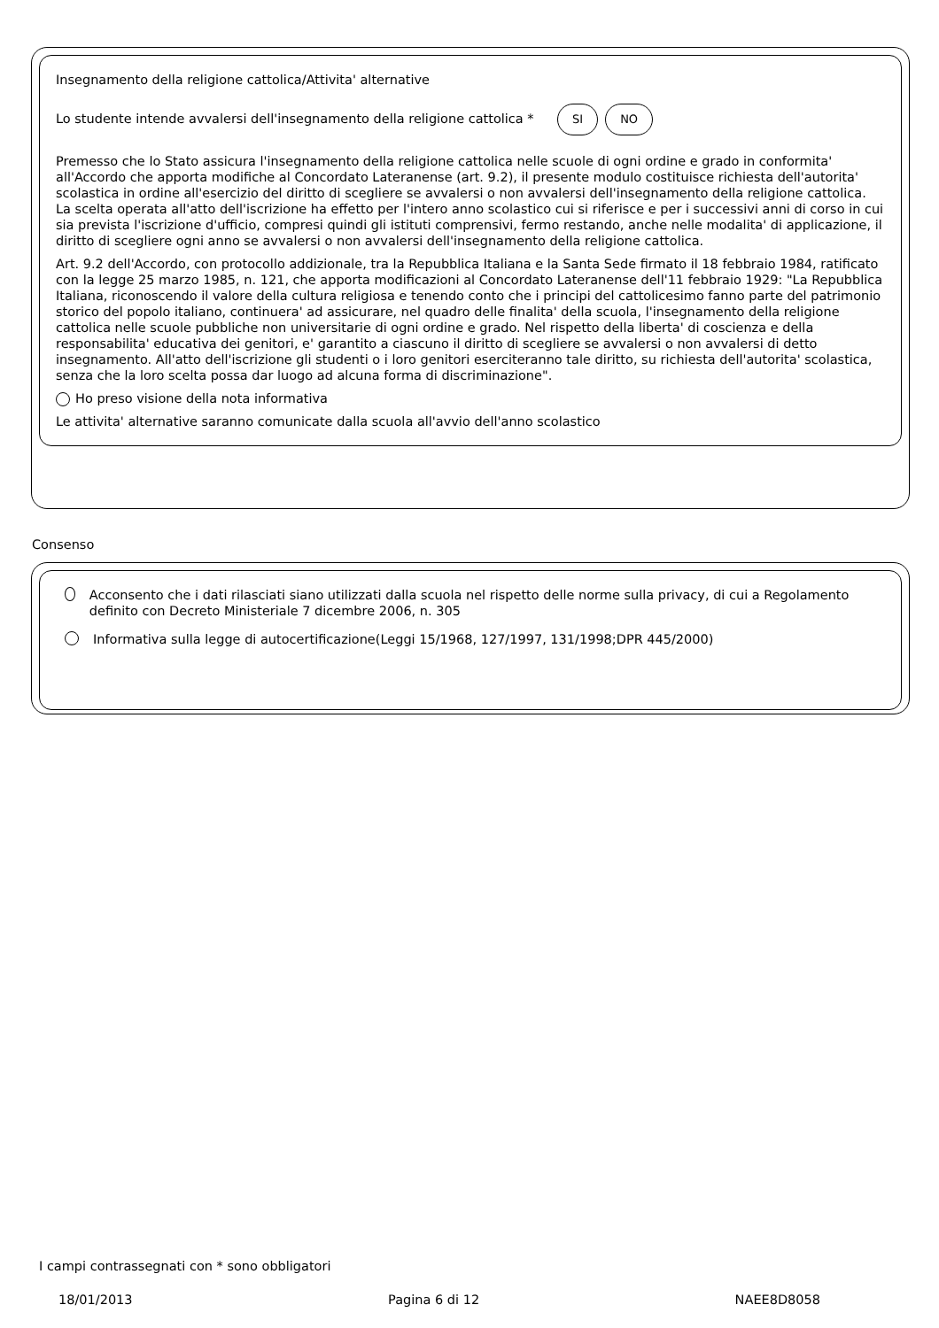Insegnamento della religione cattolica/Attivita' alternative
Lo studente intende avvalersi dell'insegnamento della religione cattolica * SI NO
Premesso che lo Stato assicura l'insegnamento della religione cattolica nelle scuole di ogni ordine e grado in conformita' all'Accordo che apporta modifiche al Concordato Lateranense (art. 9.2), il presente modulo costituisce richiesta dell'autorita' scolastica in ordine all'esercizio del diritto di scegliere se avvalersi o non avvalersi dell'insegnamento della religione cattolica. La scelta operata all'atto dell'iscrizione ha effetto per l'intero anno scolastico cui si riferisce e per i successivi anni di corso in cui sia prevista l'iscrizione d'ufficio, compresi quindi gli istituti comprensivi, fermo restando, anche nelle modalita' di applicazione, il diritto di scegliere ogni anno se avvalersi o non avvalersi dell'insegnamento della religione cattolica.
Art. 9.2 dell'Accordo, con protocollo addizionale, tra la Repubblica Italiana e la Santa Sede firmato il 18 febbraio 1984, ratificato con la legge 25 marzo 1985, n. 121, che apporta modificazioni al Concordato Lateranense dell'11 febbraio 1929: "La Repubblica Italiana, riconoscendo il valore della cultura religiosa e tenendo conto che i principi del cattolicesimo fanno parte del patrimonio storico del popolo italiano, continuera' ad assicurare, nel quadro delle finalita' della scuola, l'insegnamento della religione cattolica nelle scuole pubbliche non universitarie di ogni ordine e grado. Nel rispetto della liberta' di coscienza e della responsabilita' educativa dei genitori, e' garantito a ciascuno il diritto di scegliere se avvalersi o non avvalersi di detto insegnamento. All'atto dell'iscrizione gli studenti o i loro genitori eserciteranno tale diritto, su richiesta dell'autorita' scolastica, senza che la loro scelta possa dar luogo ad alcuna forma di discriminazione".
Ho preso visione della nota informativa
Le attivita' alternative saranno comunicate dalla scuola all'avvio dell'anno scolastico
Consenso
Acconsento che i dati rilasciati siano utilizzati dalla scuola nel rispetto delle norme sulla privacy, di cui a Regolamento definito con Decreto Ministeriale 7 dicembre 2006, n. 305
Informativa sulla legge di autocertificazione(Leggi 15/1968, 127/1997, 131/1998;DPR 445/2000)
I campi contrassegnati con * sono obbligatori
18/01/2013 Pagina 6 di 12 NAEE8D8058